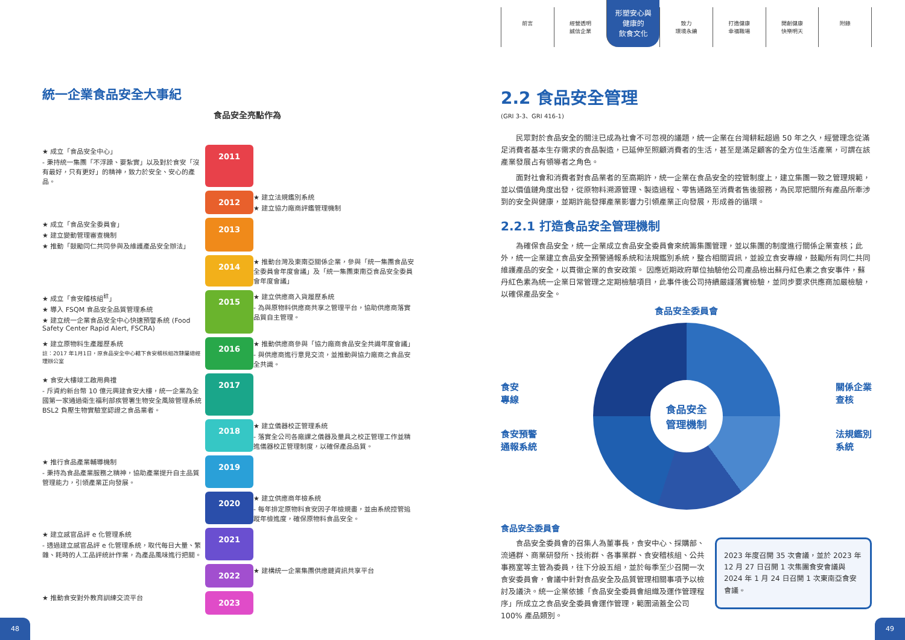統一企業食品安全大事紀
食品安全亮點作為
★ 成立「食品安全中心」
- 秉持統一集團「不浮躁、要紮實」以及對於食安「沒有最好，只有更好」的精神，致力於安全、安心的產品。
2011
2012
★ 建立法規鑑別系統
★ 建立協力廠商評鑑管理機制
★ 成立「食品安全委員會」
★ 建立變動管理審查機制
★ 推動「鼓勵同仁共同參與及維護產品安全辦法」
2013
2014
★ 推動台灣及東南亞關係企業，參與「統一集團食品安全委員會年度會議」及「統一集團東南亞食品安全委員會年度會議」
★ 成立「食安稽核組<sup>註</sup>」
★ 導入 FSQM 食品安全品質管理系統
★ 建立統一企業食品安全中心快速預警系統 (Food Safety Center Rapid Alert, FSCRA)
2015
★ 建立供應商入貨履歷系統
- 為與原物料供應商共享之管理平台，協助供應商落實品質自主管理。
★ 建立原物料生產履歷系統
註：2017 年1月1日，原食品安全中心轄下食安稽核組改隸屬總經理辦公室
2016
★ 推動供應商參與「協力廠商食品安全共識年度會議」
- 與供應商進行意見交流，並推動與協力廠商之食品安全共識。
★ 食安大樓竣工啟用典禮
- 斥資約新台幣 10 億元興建食安大樓，統一企業為全國第一家通過衛生福利部疾管署生物安全風險管理系統 BSL2 負壓生物實驗室認證之食品業者。
2017
2018
★ 建立儀器校正管理系統
- 落實全公司各廠課之儀器及量具之校正管理工作並精進儀器校正管理制度，以確保產品品質。
★ 推行食品產業輔導機制
- 秉持為食品產業服務之精神，協助產業提升自主品質管理能力，引領產業正向發展。
2019
2020
★ 建立供應商年檢系統
- 每年排定原物料食安因子年檢規畫，並由系統控管追蹤年檢進度，確保原物料食品安全。
★ 建立感官品評 e 化管理系統
- 透過建立感官品評 e 化管理系統，取代每日大量、繁雜、耗時的人工品評統計作業，為產品風味進行把關。
2021
2022
★ 建構統一企業集團供應鏈資訊共享平台
★ 推動食安對外教育訓練交流平台
2023
前言 經營透明
誠信企業
形塑安心與
健康的
飲食文化
致力
環境永續
打造健康
幸福職場
開創健康
快樂明天
附錄
2.2 食品安全管理
(GRI 3-3、GRI 416-1)
民眾對於食品安全的關注已成為社會不可忽視的議題，統一企業在台灣耕耘超過 50 年之久，經營理念從滿足消費者基本生存需求的食品製造，已延伸至照顧消費者的生活，甚至是滿足顧客的全方位生活產業，可謂在該產業發展占有領導者之角色。
面對社會和消費者對食品業者的至高期許，統一企業在食品安全的控管制度上，建立集團一致之管理規範，並以價值鏈角度出發，從原物料溯源管理、製造過程、零售通路至消費者售後服務，為民眾把關所有產品所牽涉到的安全與健康，並期許能發揮產業影響力引領產業正向發展，形成善的循環。
2.2.1 打造食品安全管理機制
為確保食品安全，統一企業成立食品安全委員會來統籌集團管理，並以集團的制度進行關係企業查核；此外，統一企業建立食品安全預警通報系統和法規鑑別系統，整合相關資訊，並設立食安專線，鼓勵所有同仁共同維護產品的安全，以貫徹企業的食安政策。 因應近期政府單位抽驗他公司產品檢出蘇丹紅色素之食安事件，蘇丹紅色素為統一企業日常管理之定期檢驗項目，此事件後公司持續嚴謹落實檢驗，並同步要求供應商加嚴檢驗，以確保產品安全。
食品安全委員會
食安
專線
食安預警
通報系統
食品安全
管理機制
關係企業
查核
法規鑑別
系統
食品安全委員會
2023 年度召開 35 次會議，並於 2023 年 12 月 27 日召開 1 次集團食安會議與 2024 年 1 月 24 日召開 1 次東南亞食安會議。
食品安全委員會的召集人為董事長，食安中心、採購部、流通群、商業研發所、技術群、各事業群、食安稽核組、公共事務室等主管為委員，往下分設五組，並於每季至少召開一次食安委員會，會議中針對食品安全及品質管理相關事項予以檢討及議決。統一企業依據「食品安全委員會組織及運作管理程序」所成立之食品安全委員會運作管理，範圍涵蓋全公司 100% 產品類別。
48 49